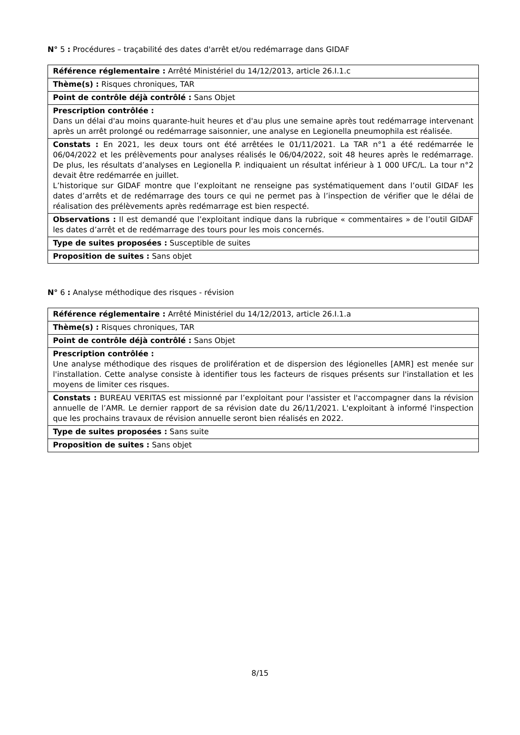N° 5 : Procédures – traçabilité des dates d'arrêt et/ou redémarrage dans GIDAF
| Référence réglementaire : Arrêté Ministériel du 14/12/2013, article 26.I.1.c |
| Thème(s) : Risques chroniques, TAR |
| Point de contrôle déjà contrôlé : Sans Objet |
| Prescription contrôlée : Dans un délai d'au moins quarante-huit heures et d'au plus une semaine après tout redémarrage intervenant après un arrêt prolongé ou redémarrage saisonnier, une analyse en Legionella pneumophila est réalisée. |
| Constats : En 2021, les deux tours ont été arrêtées le 01/11/2021. La TAR n°1 a été redémarrée le 06/04/2022 et les prélèvements pour analyses réalisés le 06/04/2022, soit 48 heures après le redémarrage. De plus, les résultats d’analyses en Legionella P. indiquaient un résultat inférieur à 1 000 UFC/L. La tour n°2 devait être redémarrée en juillet. L’historique sur GIDAF montre que l’exploitant ne renseigne pas systématiquement dans l’outil GIDAF les dates d’arrêts et de redémarrage des tours ce qui ne permet pas à l’inspection de vérifier que le délai de réalisation des prélèvements après redémarrage est bien respecté. |
| Observations : Il est demandé que l’exploitant indique dans la rubrique « commentaires » de l’outil GIDAF les dates d’arrêt et de redémarrage des tours pour les mois concernés. |
| Type de suites proposées : Susceptible de suites |
| Proposition de suites : Sans objet |
N° 6 : Analyse méthodique des risques - révision
| Référence réglementaire : Arrêté Ministériel du 14/12/2013, article 26.I.1.a |
| Thème(s) : Risques chroniques, TAR |
| Point de contrôle déjà contrôlé : Sans Objet |
| Prescription contrôlée : Une analyse méthodique des risques de prolifération et de dispersion des légionelles [AMR] est menée sur l'installation. Cette analyse consiste à identifier tous les facteurs de risques présents sur l'installation et les moyens de limiter ces risques. |
| Constats : BUREAU VERITAS est missionné par l’exploitant pour l'assister et l'accompagner dans la révision annuelle de l’AMR. Le dernier rapport de sa révision date du 26/11/2021. L'exploitant à informé l'inspection que les prochains travaux de révision annuelle seront bien réalisés en 2022. |
| Type de suites proposées : Sans suite |
| Proposition de suites : Sans objet |
8/15